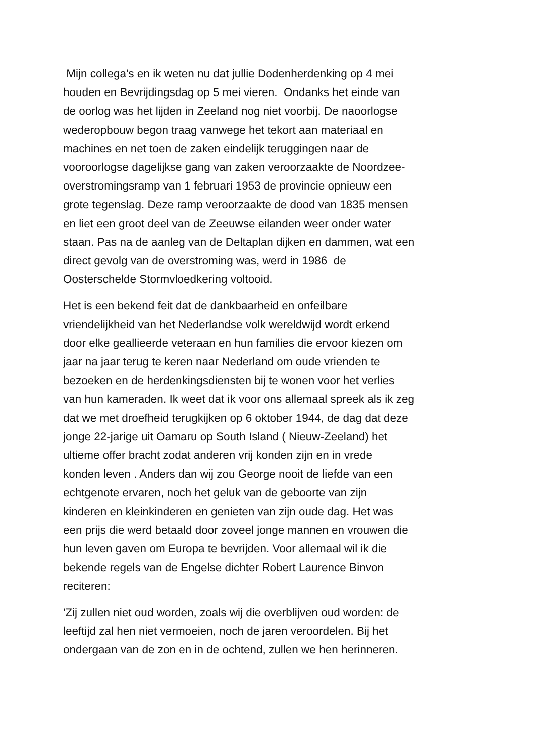Mijn collega's en ik weten nu dat jullie Dodenherdenking op 4 mei
houden en Bevrijdingsdag op 5 mei vieren. Ondanks het einde van
de oorlog was het lijden in Zeeland nog niet voorbij. De naoorlogse
wederopbouw begon traag vanwege het tekort aan materiaal en
machines en net toen de zaken eindelijk teruggingen naar de
vooroorlogse dagelijkse gang van zaken veroorzaakte de Noordzee-
overstromingsramp van 1 februari 1953 de provincie opnieuw een
grote tegenslag. Deze ramp veroorzaakte de dood van 1835 mensen
en liet een groot deel van de Zeeuwse eilanden weer onder water
staan. Pas na de aanleg van de Deltaplan dijken en dammen, wat een
direct gevolg van de overstroming was, werd in 1986 de
Oosterschelde Stormvloedkering voltooid.
Het is een bekend feit dat de dankbaarheid en onfeilbare
vriendelijkheid van het Nederlandse volk wereldwijd wordt erkend
door elke geallieerde veteraan en hun families die ervoor kiezen om
jaar na jaar terug te keren naar Nederland om oude vrienden te
bezoeken en de herdenkingsdiensten bij te wonen voor het verlies
van hun kameraden. Ik weet dat ik voor ons allemaal spreek als ik zeg
dat we met droefheid terugkijken op 6 oktober 1944, de dag dat deze
jonge 22-jarige uit Oamaru op South Island ( Nieuw-Zeeland) het
ultieme offer bracht zodat anderen vrij konden zijn en in vrede
konden leven . Anders dan wij zou George nooit de liefde van een
echtgenote ervaren, noch het geluk van de geboorte van zijn
kinderen en kleinkinderen en genieten van zijn oude dag. Het was
een prijs die werd betaald door zoveel jonge mannen en vrouwen die
hun leven gaven om Europa te bevrijden. Voor allemaal wil ik die
bekende regels van de Engelse dichter Robert Laurence Binvon
reciteren:
'Zij zullen niet oud worden, zoals wij die overblijven oud worden: de
leeftijd zal hen niet vermoeien, noch de jaren veroordelen. Bij het
ondergaan van de zon en in de ochtend, zullen we hen herinneren.